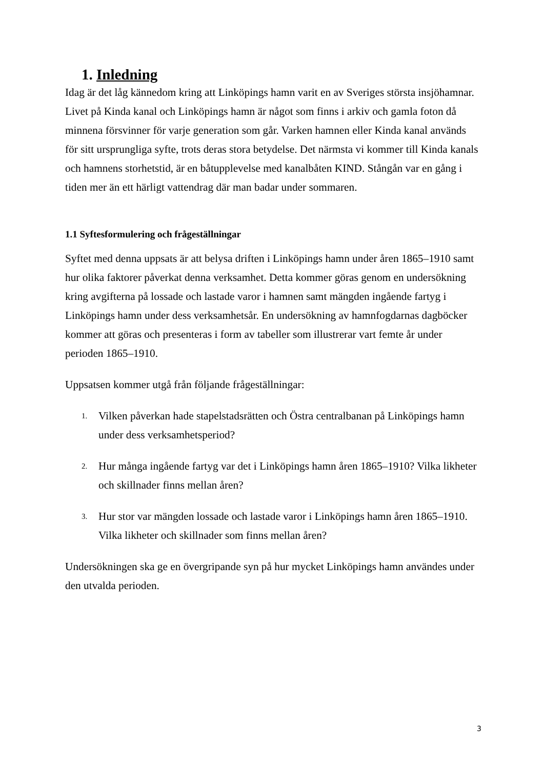1. Inledning
Idag är det låg kännedom kring att Linköpings hamn varit en av Sveriges största insjöhamnar. Livet på Kinda kanal och Linköpings hamn är något som finns i arkiv och gamla foton då minnena försvinner för varje generation som går. Varken hamnen eller Kinda kanal används för sitt ursprungliga syfte, trots deras stora betydelse. Det närmsta vi kommer till Kinda kanals och hamnens storhetstid, är en båtupplevelse med kanalbåten KIND. Stångån var en gång i tiden mer än ett härligt vattendrag där man badar under sommaren.
1.1 Syftesformulering och frågeställningar
Syftet med denna uppsats är att belysa driften i Linköpings hamn under åren 1865–1910 samt hur olika faktorer påverkat denna verksamhet. Detta kommer göras genom en undersökning kring avgifterna på lossade och lastade varor i hamnen samt mängden ingående fartyg i Linköpings hamn under dess verksamhetsår. En undersökning av hamnfogdarnas dagböcker kommer att göras och presenteras i form av tabeller som illustrerar vart femte år under perioden 1865–1910.
Uppsatsen kommer utgå från följande frågeställningar:
1. Vilken påverkan hade stapelstadsrätten och Östra centralbanan på Linköpings hamn under dess verksamhetsperiod?
2. Hur många ingående fartyg var det i Linköpings hamn åren 1865–1910? Vilka likheter och skillnader finns mellan åren?
3. Hur stor var mängden lossade och lastade varor i Linköpings hamn åren 1865–1910. Vilka likheter och skillnader som finns mellan åren?
Undersökningen ska ge en övergripande syn på hur mycket Linköpings hamn användes under den utvalda perioden.
3